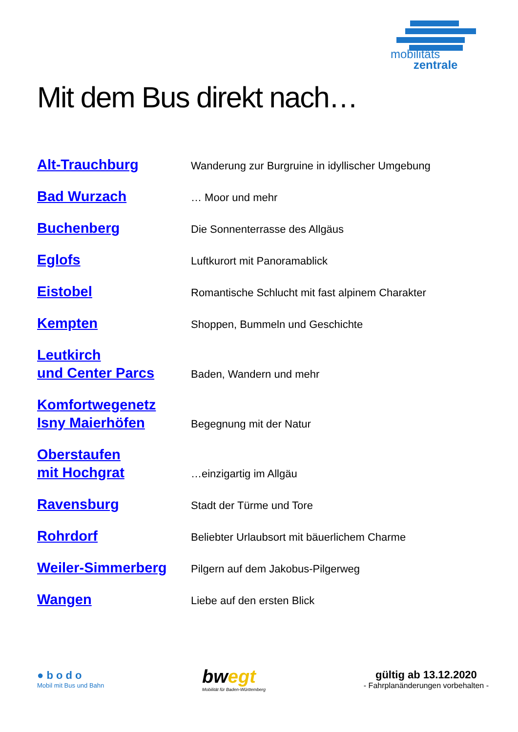mobilitäts
zentrale
Mit dem Bus direkt nach…
Alt-Trauchburg Wanderung zur Burgruine in idyllischer Umgebung
Bad Wurzach … Moor und mehr
Buchenberg Die Sonnenterrasse des Allgäus
Eglofs Luftkurort mit Panoramablick
Eistobel Romantische Schlucht mit fast alpinem Charakter
Kempten Shoppen, Bummeln und Geschichte
Leutkirch
und Center Parcs Baden, Wandern und mehr
Komfortwegenetz
Isny Maierhöfen Begegnung mit der Natur
Oberstaufen
mit Hochgrat …einzigartig im Allgäu
Ravensburg Stadt der Türme und Tore
Rohrdorf Beliebter Urlaubsort mit bäuerlichem Charme
Weiler-Simmerberg Pilgern auf dem Jakobus-Pilgerweg
Wangen Liebe auf den ersten Blick
● b o d o
Mobil mit Bus und Bahn
bwegt
Mobilität für Baden-Württemberg
gültig ab 13.12.2020
- Fahrplanänderungen vorbehalten -